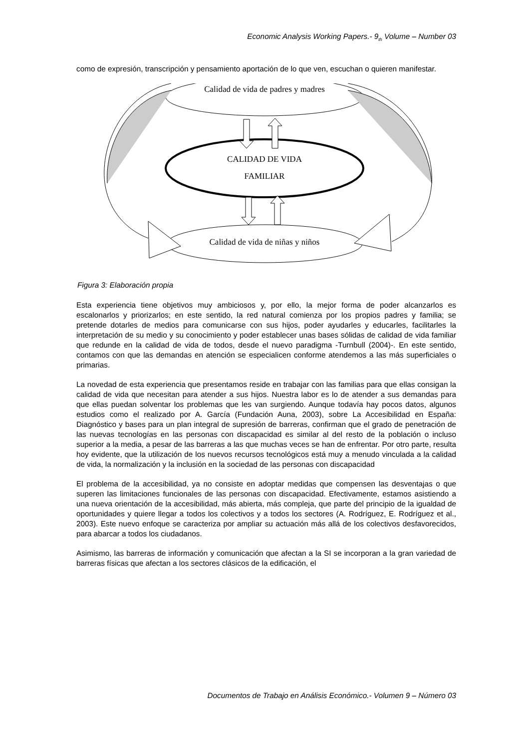Economic Analysis Working Papers.- 9<sub>th</sub> Volume – Number 03
como de expresión, transcripción y pensamiento aportación de lo que ven, escuchan o quieren manifestar.
Calidad de vida de padres y madres
CALIDAD DE VIDA
FAMILIAR
Calidad de vida de niñas y niños
Figura 3: Elaboración propia
Esta experiencia tiene objetivos muy ambiciosos y, por ello, la mejor forma de poder alcanzarlos es escalonarlos y priorizarlos; en este sentido, la red natural comienza por los propios padres y familia; se pretende dotarles de medios para comunicarse con sus hijos, poder ayudarles y educarles, facilitarles la interpretación de su medio y su conocimiento y poder establecer unas bases sólidas de calidad de vida familiar que redunde en la calidad de vida de todos, desde el nuevo paradigma -Turnbull (2004)-. En este sentido, contamos con que las demandas en atención se especialicen conforme atendemos a las más superficiales o primarias.
La novedad de esta experiencia que presentamos reside en trabajar con las familias para que ellas consigan la calidad de vida que necesitan para atender a sus hijos. Nuestra labor es lo de atender a sus demandas para que ellas puedan solventar los problemas que les van surgiendo. Aunque todavía hay pocos datos, algunos estudios como el realizado por A. García (Fundación Auna, 2003), sobre La Accesibilidad en España: Diagnóstico y bases para un plan integral de supresión de barreras, confirman que el grado de penetración de las nuevas tecnologías en las personas con discapacidad es similar al del resto de la población o incluso superior a la media, a pesar de las barreras a las que muchas veces se han de enfrentar. Por otro parte, resulta hoy evidente, que la utilización de los nuevos recursos tecnológicos está muy a menudo vinculada a la calidad de vida, la normalización y la inclusión en la sociedad de las personas con discapacidad
El problema de la accesibilidad, ya no consiste en adoptar medidas que compensen las desventajas o que superen las limitaciones funcionales de las personas con discapacidad. Efectivamente, estamos asistiendo a una nueva orientación de la accesibilidad, más abierta, más compleja, que parte del principio de la igualdad de oportunidades y quiere llegar a todos los colectivos y a todos los sectores (A. Rodríguez, E. Rodríguez et al., 2003). Este nuevo enfoque se caracteriza por ampliar su actuación más allá de los colectivos desfavorecidos, para abarcar a todos los ciudadanos.
Asimismo, las barreras de información y comunicación que afectan a la SI se incorporan a la gran variedad de barreras físicas que afectan a los sectores clásicos de la edificación, el
Documentos de Trabajo en Análisis Económico.- Volumen 9 – Número 03